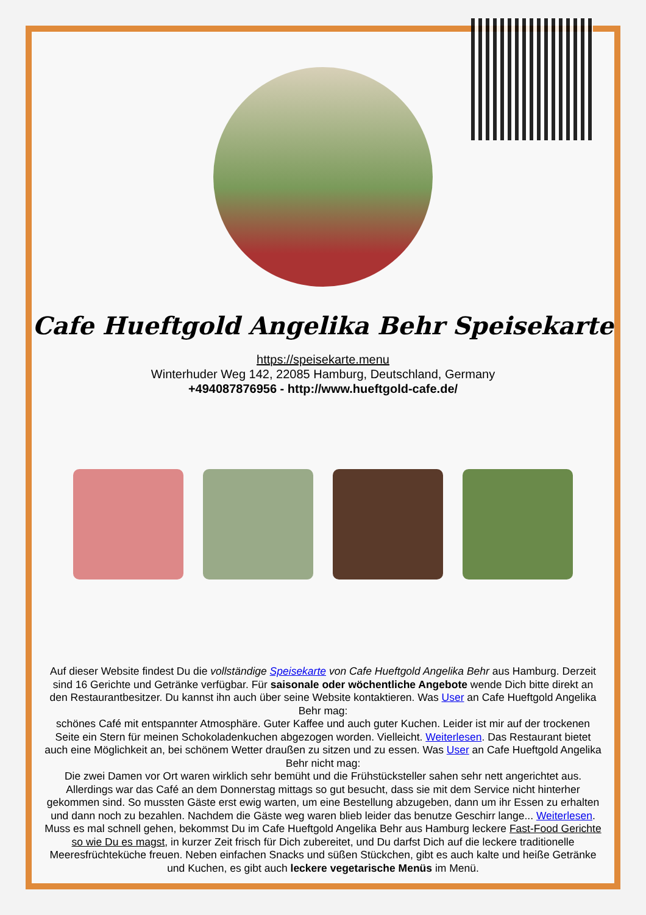Cafe Hueftgold Angelika Behr Speisekarte
https://speisekarte.menu
Winterhuder Weg 142, 22085 Hamburg, Deutschland, Germany
+494087876956 - http://www.hueftgold-cafe.de/
Auf dieser Website findest Du die vollständige Speisekarte von Cafe Hueftgold Angelika Behr aus Hamburg. Derzeit sind 16 Gerichte und Getränke verfügbar. Für saisonale oder wöchentliche Angebote wende Dich bitte direkt an den Restaurantbesitzer. Du kannst ihn auch über seine Website kontaktieren. Was User an Cafe Hueftgold Angelika Behr mag:
schönes Café mit entspannter Atmosphäre. Guter Kaffee und auch guter Kuchen. Leider ist mir auf der trockenen Seite ein Stern für meinen Schokoladenkuchen abgezogen worden. Vielleicht. Weiterlesen. Das Restaurant bietet auch eine Möglichkeit an, bei schönem Wetter draußen zu sitzen und zu essen. Was User an Cafe Hueftgold Angelika Behr nicht mag:
Die zwei Damen vor Ort waren wirklich sehr bemüht und die Frühstücksteller sahen sehr nett angerichtet aus. Allerdings war das Café an dem Donnerstag mittags so gut besucht, dass sie mit dem Service nicht hinterher gekommen sind. So mussten Gäste erst ewig warten, um eine Bestellung abzugeben, dann um ihr Essen zu erhalten und dann noch zu bezahlen. Nachdem die Gäste weg waren blieb leider das benutze Geschirr lange... Weiterlesen. Muss es mal schnell gehen, bekommst Du im Cafe Hueftgold Angelika Behr aus Hamburg leckere Fast-Food Gerichte so wie Du es magst, in kurzer Zeit frisch für Dich zubereitet, und Du darfst Dich auf die leckere traditionelle Meeresfrüchteküche freuen. Neben einfachen Snacks und süßen Stückchen, gibt es auch kalte und heiße Getränke und Kuchen, es gibt auch leckere vegetarische Menüs im Menü.